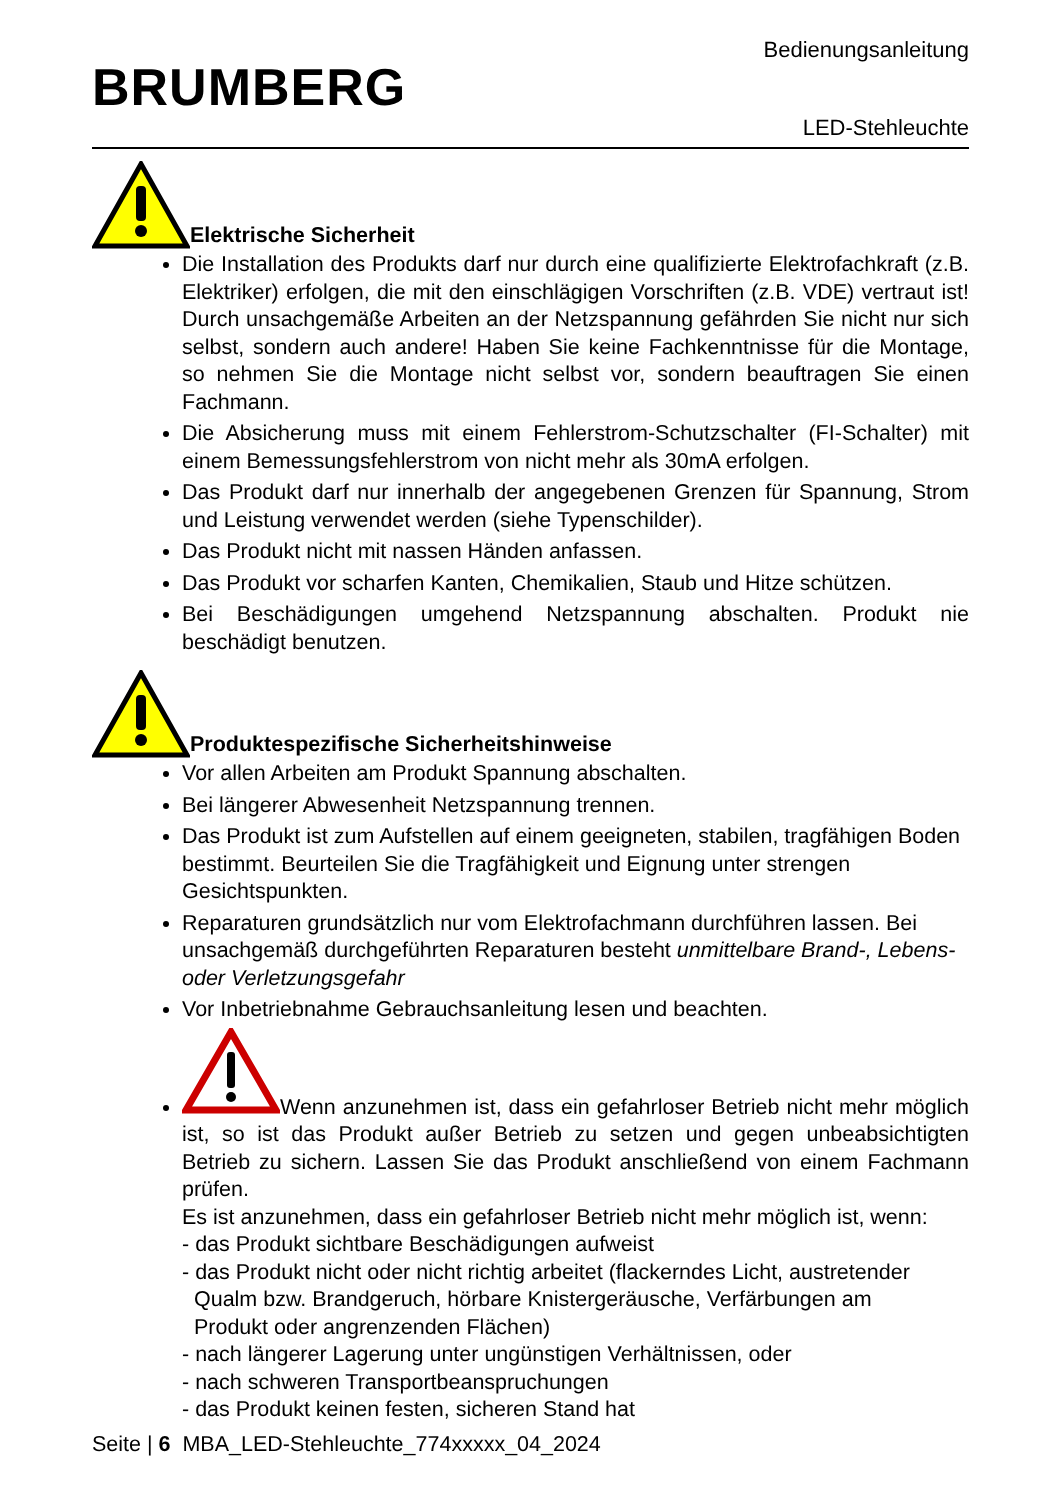BRUMBERG
Bedienungsanleitung
LED-Stehleuchte
Elektrische Sicherheit
Die Installation des Produkts darf nur durch eine qualifizierte Elektrofachkraft (z.B. Elektriker) erfolgen, die mit den einschlägigen Vorschriften (z.B. VDE) vertraut ist! Durch unsachgemäße Arbeiten an der Netzspannung gefährden Sie nicht nur sich selbst, sondern auch andere! Haben Sie keine Fachkenntnisse für die Montage, so nehmen Sie die Montage nicht selbst vor, sondern beauftragen Sie einen Fachmann.
Die Absicherung muss mit einem Fehlerstrom-Schutzschalter (FI-Schalter) mit einem Bemessungsfehlerstrom von nicht mehr als 30mA erfolgen.
Das Produkt darf nur innerhalb der angegebenen Grenzen für Spannung, Strom und Leistung verwendet werden (siehe Typenschilder).
Das Produkt nicht mit nassen Händen anfassen.
Das Produkt vor scharfen Kanten, Chemikalien, Staub und Hitze schützen.
Bei Beschädigungen umgehend Netzspannung abschalten. Produkt nie beschädigt benutzen.
Produktespezifische Sicherheitshinweise
Vor allen Arbeiten am Produkt Spannung abschalten.
Bei längerer Abwesenheit Netzspannung trennen.
Das Produkt ist zum Aufstellen auf einem geeigneten, stabilen, tragfähigen Boden bestimmt. Beurteilen Sie die Tragfähigkeit und Eignung unter strengen Gesichtspunkten.
Reparaturen grundsätzlich nur vom Elektrofachmann durchführen lassen. Bei unsachgemäß durchgeführten Reparaturen besteht unmittelbare Brand-, Lebens- oder Verletzungsgefahr
Vor Inbetriebnahme Gebrauchsanleitung lesen und beachten.
Wenn anzunehmen ist, dass ein gefahrloser Betrieb nicht mehr möglich ist, so ist das Produkt außer Betrieb zu setzen und gegen unbeabsichtigten Betrieb zu sichern. Lassen Sie das Produkt anschließend von einem Fachmann prüfen.
Es ist anzunehmen, dass ein gefahrloser Betrieb nicht mehr möglich ist, wenn:
- das Produkt sichtbare Beschädigungen aufweist
- das Produkt nicht oder nicht richtig arbeitet (flackerndes Licht, austretender
Qualm bzw. Brandgeruch, hörbare Knistergeräusche, Verfärbungen am
Produkt oder angrenzenden Flächen)
- nach längerer Lagerung unter ungünstigen Verhältnissen, oder
- nach schweren Transportbeanspruchungen
- das Produkt keinen festen, sicheren Stand hat
Seite | 6 MBA_LED-Stehleuchte_774xxxxx_04_2024